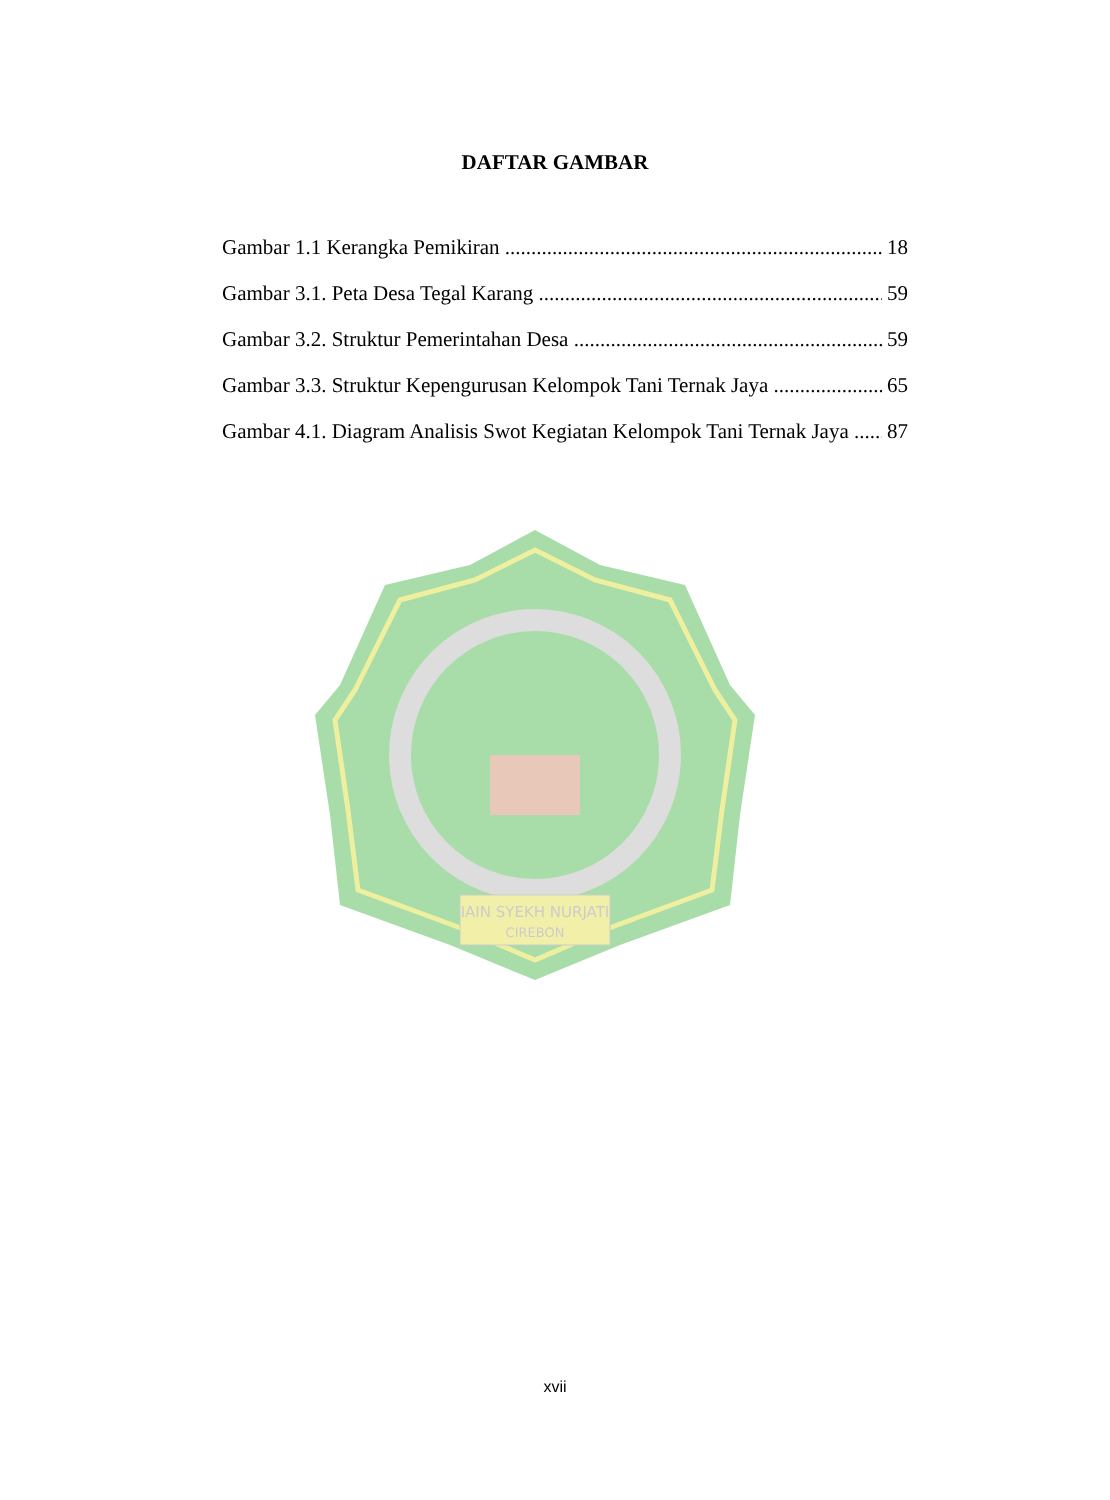DAFTAR GAMBAR
Gambar 1.1 Kerangka Pemikiran 18
Gambar 3.1. Peta Desa Tegal Karang 59
Gambar 3.2. Struktur Pemerintahan Desa 59
Gambar 3.3. Struktur Kepengurusan Kelompok Tani Ternak Jaya 65
Gambar 4.1. Diagram Analisis Swot Kegiatan Kelompok Tani Ternak Jaya 87
IAIN SYEKH NURJATI
CIREBON
xvii